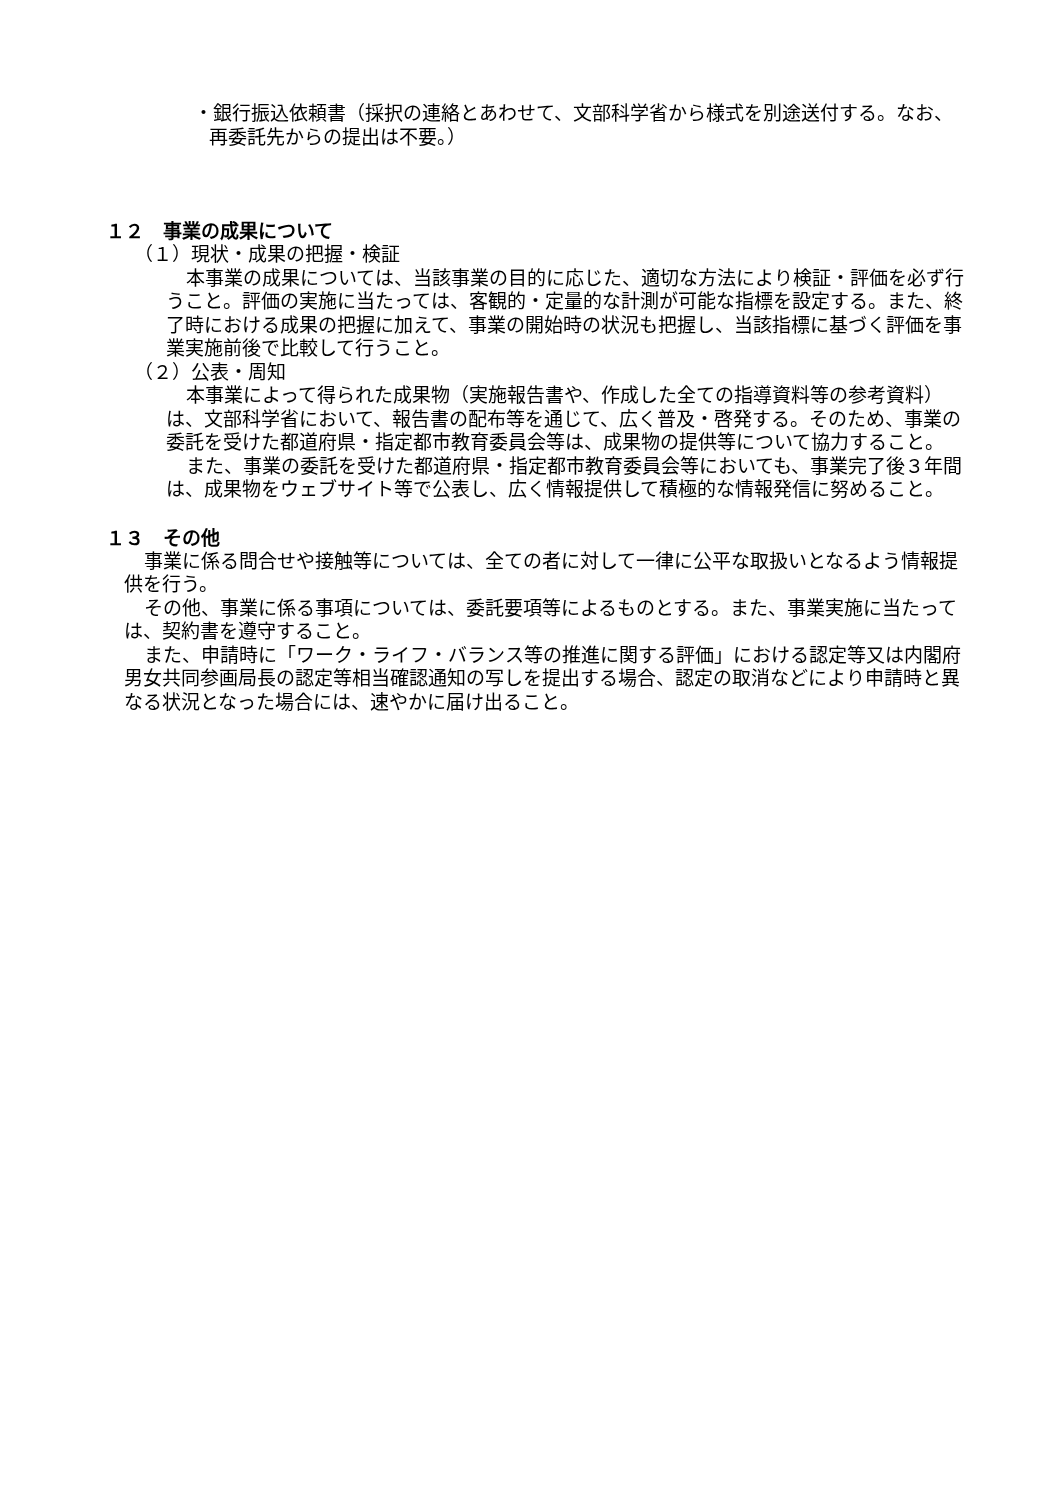・銀行振込依頼書（採択の連絡とあわせて、文部科学省から様式を別途送付する。なお、再委託先からの提出は不要。）
１２　事業の成果について
（１）現状・成果の把握・検証
本事業の成果については、当該事業の目的に応じた、適切な方法により検証・評価を必ず行うこと。評価の実施に当たっては、客観的・定量的な計測が可能な指標を設定する。また、終了時における成果の把握に加えて、事業の開始時の状況も把握し、当該指標に基づく評価を事業実施前後で比較して行うこと。
（２）公表・周知
本事業によって得られた成果物（実施報告書や、作成した全ての指導資料等の参考資料）は、文部科学省において、報告書の配布等を通じて、広く普及・啓発する。そのため、事業の委託を受けた都道府県・指定都市教育委員会等は、成果物の提供等について協力すること。
また、事業の委託を受けた都道府県・指定都市教育委員会等においても、事業完了後３年間は、成果物をウェブサイト等で公表し、広く情報提供して積極的な情報発信に努めること。
１３　その他
事業に係る問合せや接触等については、全ての者に対して一律に公平な取扱いとなるよう情報提供を行う。
その他、事業に係る事項については、委託要項等によるものとする。また、事業実施に当たっては、契約書を遵守すること。
また、申請時に「ワーク・ライフ・バランス等の推進に関する評価」における認定等又は内閣府男女共同参画局長の認定等相当確認通知の写しを提出する場合、認定の取消などにより申請時と異なる状況となった場合には、速やかに届け出ること。